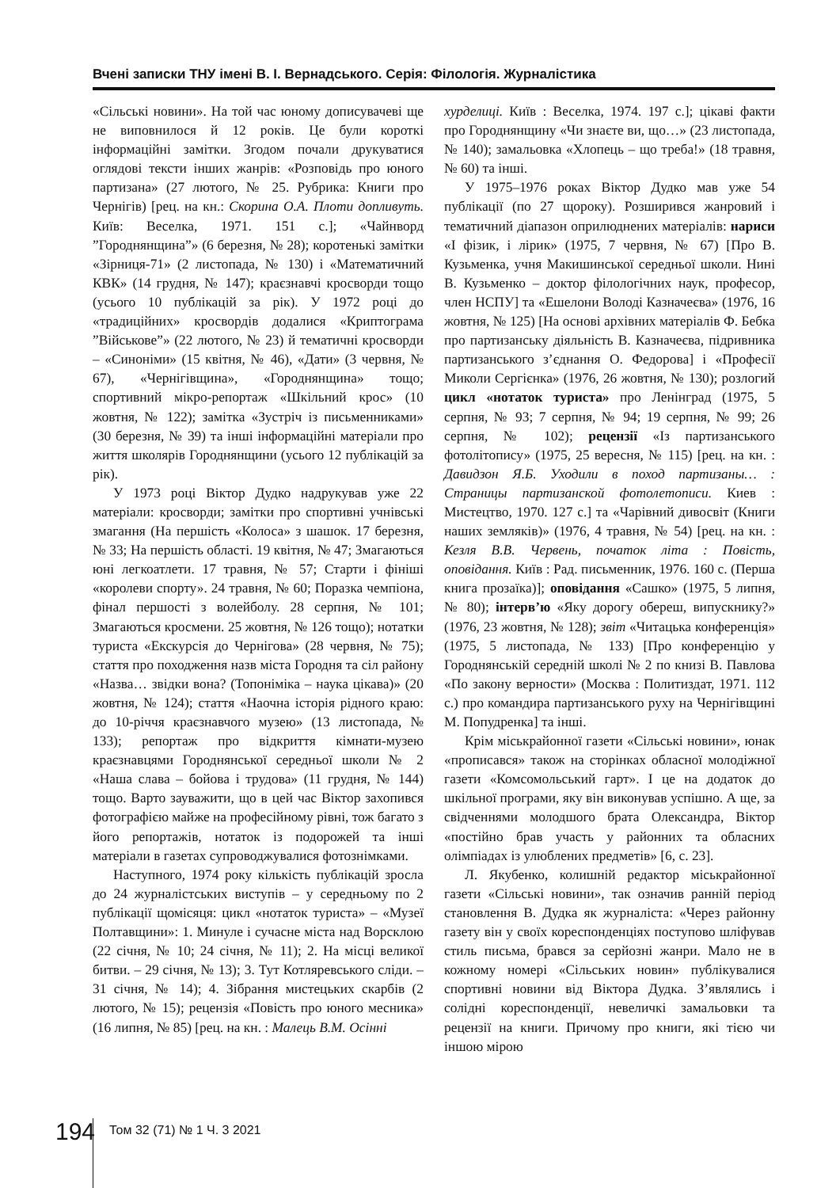Вчені записки ТНУ імені В. І. Вернадського. Серія: Філологія. Журналістика
«Сільські новини». На той час юному дописувачеві ще не виповнилося й 12 років. Це були короткі інформаційні замітки. Згодом почали друкуватися оглядові тексти інших жанрів: «Розповідь про юного партизана» (27 лютого, № 25. Рубрика: Книги про Чернігів) [рец. на кн.: Скорина О.А. Плоти допливуть. Київ: Веселка, 1971. 151 с.]; «Чайнворд ”Городнянщина”» (6 березня, № 28); коротенькі замітки «Зірниця-71» (2 листопада, № 130) і «Математичний КВК» (14 грудня, № 147); краєзнавчі кросворди тощо (усього 10 публікацій за рік). У 1972 році до «традиційних» кросвордів додалися «Криптограма ”Військове”» (22 лютого, № 23) й тематичні кросворди – «Синоніми» (15 квітня, № 46), «Дати» (3 червня, № 67), «Чернігівщина», «Городнянщина» тощо; спортивний мікро-репортаж «Шкільний крос» (10 жовтня, № 122); замітка «Зустріч із письменниками» (30 березня, № 39) та інші інформаційні матеріали про життя школярів Городнянщини (усього 12 публікацій за рік).
У 1973 році Віктор Дудко надрукував уже 22 матеріали: кросворди; замітки про спортивні учнівські змагання (На першість «Колоса» з шашок. 17 березня, № 33; На першість області. 19 квітня, № 47; Змагаються юні легкоатлети. 17 травня, № 57; Старти і фініші «королеви спорту». 24 травня, № 60; Поразка чемпіона, фінал першості з волейболу. 28 серпня, № 101; Змагаються кросмени. 25 жовтня, № 126 тощо); нотатки туриста «Екскурсія до Чернігова» (28 червня, № 75); стаття про походження назв міста Городня та сіл району «Назва… звідки вона? (Топоніміка – наука цікава)» (20 жовтня, № 124); стаття «Наочна історія рідного краю: до 10-річчя краєзнавчого музею» (13 листопада, № 133); репортаж про відкриття кімнати-музею краєзнавцями Городнянської середньої школи № 2 «Наша слава – бойова і трудова» (11 грудня, № 144) тощо. Варто зауважити, що в цей час Віктор захопився фотографією майже на професійному рівні, тож багато з його репортажів, нотаток із подорожей та інші матеріали в газетах супроводжувалися фотознімками.
Наступного, 1974 року кількість публікацій зросла до 24 журналістських виступів – у середньому по 2 публікації щомісяця: цикл «нотаток туриста» – «Музеї Полтавщини»: 1. Минуле і сучасне міста над Ворсклою (22 січня, № 10; 24 січня, № 11); 2. На місці великої битви. – 29 січня, № 13); 3. Тут Котляревського сліди. – 31 січня, № 14); 4. Зібрання мистецьких скарбів (2 лютого, № 15); рецензія «Повість про юного месника» (16 липня, № 85) [рец. на кн. : Малець В.М. Осінні
хурделиці. Київ : Веселка, 1974. 197 с.]; цікаві факти про Городнянщину «Чи знаєте ви, що…» (23 листопада, № 140); замальовка «Хлопець – що треба!» (18 травня, № 60) та інші.
У 1975–1976 роках Віктор Дудко мав уже 54 публікації (по 27 щороку). Розширився жанровий і тематичний діапазон оприлюднених матеріалів: нариси «І фізик, і лірик» (1975, 7 червня, № 67) [Про В. Кузьменка, учня Макишинської середньої школи. Нині В. Кузьменко – доктор філологічних наук, професор, член НСПУ] та «Ешелони Володі Казначеєва» (1976, 16 жовтня, № 125) [На основі архівних матеріалів Ф. Бебка про партизанську діяльність В. Казначеєва, підривника партизанського з’єднання О. Федорова] і «Професії Миколи Сергієнка» (1976, 26 жовтня, № 130); розлогий цикл «нотаток туриста» про Ленінград (1975, 5 серпня, № 93; 7 серпня, № 94; 19 серпня, № 99; 26 серпня, № 102); рецензії «Із партизанського фотолітопису» (1975, 25 вересня, № 115) [рец. на кн. : Давидзон Я.Б. Уходили в поход партизаны… : Страницы партизанской фотолетописи. Киев : Мистецтво, 1970. 127 с.] та «Чарівний дивосвіт (Книги наших земляків)» (1976, 4 травня, № 54) [рец. на кн. : Кезля В.В. Червень, початок літа : Повість, оповідання. Київ : Рад. письменник, 1976. 160 с. (Перша книга прозаїка)]; оповідання «Сашко» (1975, 5 липня, № 80); інтерв’ю «Яку дорогу обереш, випускнику?» (1976, 23 жовтня, № 128); звіт «Читацька конференція» (1975, 5 листопада, № 133) [Про конференцію у Городнянській середній школі № 2 по книзі В. Павлова «По закону верности» (Москва : Политиздат, 1971. 112 с.) про командира партизанського руху на Чернігівщині М. Попудренка] та інші.
Крім міськрайонної газети «Сільські новини», юнак «прописався» також на сторінках обласної молодіжної газети «Комсомольський гарт». І це на додаток до шкільної програми, яку він виконував успішно. А ще, за свідченнями молодшого брата Олександра, Віктор «постійно брав участь у районних та обласних олімпіадах із улюблених предметів» [6, с. 23].
Л. Якубенко, колишній редактор міськрайонної газети «Сільські новини», так означив ранній період становлення В. Дудка як журналіста: «Через районну газету він у своїх кореспонденціях поступово шліфував стиль письма, брався за серйозні жанри. Мало не в кожному номері «Сільських новин» публікувалися спортивні новини від Віктора Дудка. З’являлись і солідні кореспонденції, невеличкі замальовки та рецензії на книги. Причому про книги, які тією чи іншою мірою
194 Том 32 (71) № 1 Ч. 3 2021